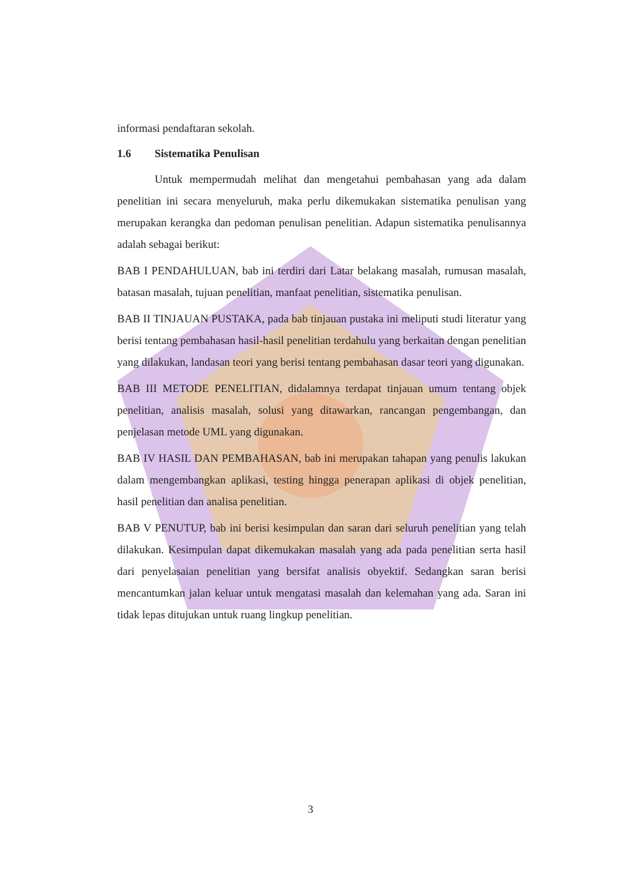informasi pendaftaran sekolah.
1.6 Sistematika Penulisan
Untuk mempermudah melihat dan mengetahui pembahasan yang ada dalam penelitian ini secara menyeluruh, maka perlu dikemukakan sistematika penulisan yang merupakan kerangka dan pedoman penulisan penelitian. Adapun sistematika penulisannya adalah sebagai berikut:
BAB I PENDAHULUAN, bab ini terdiri dari Latar belakang masalah, rumusan masalah, batasan masalah, tujuan penelitian, manfaat penelitian, sistematika penulisan.
BAB II TINJAUAN PUSTAKA, pada bab tinjauan pustaka ini meliputi studi literatur yang berisi tentang pembahasan hasil-hasil penelitian terdahulu yang berkaitan dengan penelitian yang dilakukan, landasan teori yang berisi tentang pembahasan dasar teori yang digunakan.
BAB III METODE PENELITIAN, didalamnya terdapat tinjauan umum tentang objek penelitian, analisis masalah, solusi yang ditawarkan, rancangan pengembangan, dan penjelasan metode UML yang digunakan.
BAB IV HASIL DAN PEMBAHASAN, bab ini merupakan tahapan yang penulis lakukan dalam mengembangkan aplikasi, testing hingga penerapan aplikasi di objek penelitian, hasil penelitian dan analisa penelitian.
BAB V PENUTUP, bab ini berisi kesimpulan dan saran dari seluruh penelitian yang telah dilakukan. Kesimpulan dapat dikemukakan masalah yang ada pada penelitian serta hasil dari penyelasaian penelitian yang bersifat analisis obyektif. Sedangkan saran berisi mencantumkan jalan keluar untuk mengatasi masalah dan kelemahan yang ada. Saran ini tidak lepas ditujukan untuk ruang lingkup penelitian.
3